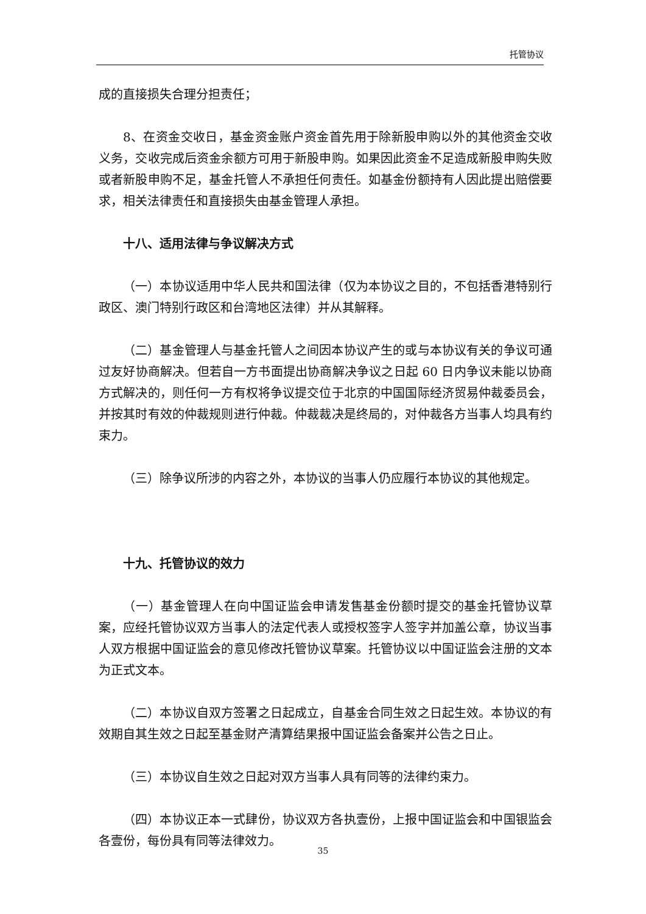托管协议
成的直接损失合理分担责任；
8、在资金交收日，基金资金账户资金首先用于除新股申购以外的其他资金交收义务，交收完成后资金余额方可用于新股申购。如果因此资金不足造成新股申购失败或者新股申购不足，基金托管人不承担任何责任。如基金份额持有人因此提出赔偿要求，相关法律责任和直接损失由基金管理人承担。
十八、适用法律与争议解决方式
（一）本协议适用中华人民共和国法律（仅为本协议之目的，不包括香港特别行政区、澳门特别行政区和台湾地区法律）并从其解释。
（二）基金管理人与基金托管人之间因本协议产生的或与本协议有关的争议可通过友好协商解决。但若自一方书面提出协商解决争议之日起 60 日内争议未能以协商方式解决的，则任何一方有权将争议提交位于北京的中国国际经济贸易仲裁委员会，并按其时有效的仲裁规则进行仲裁。仲裁裁决是终局的，对仲裁各方当事人均具有约束力。
（三）除争议所涉的内容之外，本协议的当事人仍应履行本协议的其他规定。
十九、托管协议的效力
（一）基金管理人在向中国证监会申请发售基金份额时提交的基金托管协议草案，应经托管协议双方当事人的法定代表人或授权签字人签字并加盖公章，协议当事人双方根据中国证监会的意见修改托管协议草案。托管协议以中国证监会注册的文本为正式文本。
（二）本协议自双方签署之日起成立，自基金合同生效之日起生效。本协议的有效期自其生效之日起至基金财产清算结果报中国证监会备案并公告之日止。
（三）本协议自生效之日起对双方当事人具有同等的法律约束力。
（四）本协议正本一式肆份，协议双方各执壹份，上报中国证监会和中国银监会各壹份，每份具有同等法律效力。
35